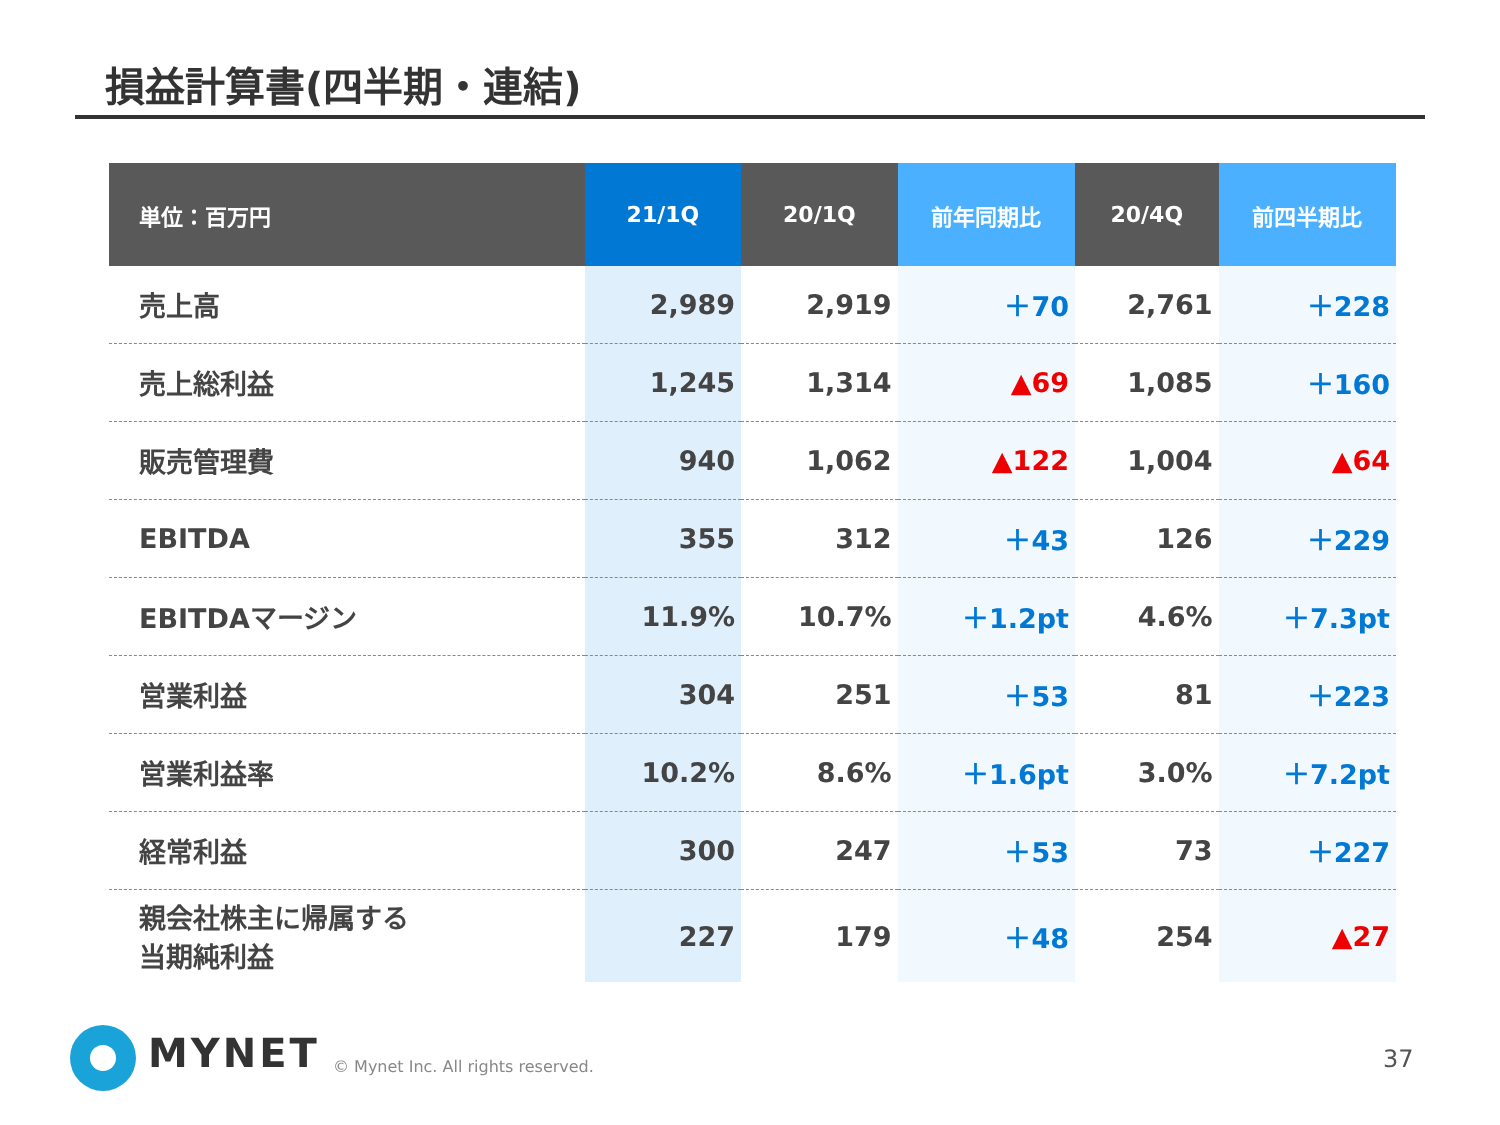損益計算書(四半期・連結)
| 単位：百万円 | 21/1Q | 20/1Q | 前年同期比 | 20/4Q | 前四半期比 |
| --- | --- | --- | --- | --- | --- |
| 売上高 | 2,989 | 2,919 | ＋70 | 2,761 | ＋228 |
| 売上総利益 | 1,245 | 1,314 | ▲69 | 1,085 | ＋160 |
| 販売管理費 | 940 | 1,062 | ▲122 | 1,004 | ▲64 |
| EBITDA | 355 | 312 | ＋43 | 126 | ＋229 |
| EBITDAマージン | 11.9% | 10.7% | ＋1.2pt | 4.6% | ＋7.3pt |
| 営業利益 | 304 | 251 | ＋53 | 81 | ＋223 |
| 営業利益率 | 10.2% | 8.6% | ＋1.6pt | 3.0% | ＋7.2pt |
| 経常利益 | 300 | 247 | ＋53 | 73 | ＋227 |
| 親会社株主に帰属する 当期純利益 | 227 | 179 | ＋48 | 254 | ▲27 |
MYNET
© Mynet Inc. All rights reserved.
37